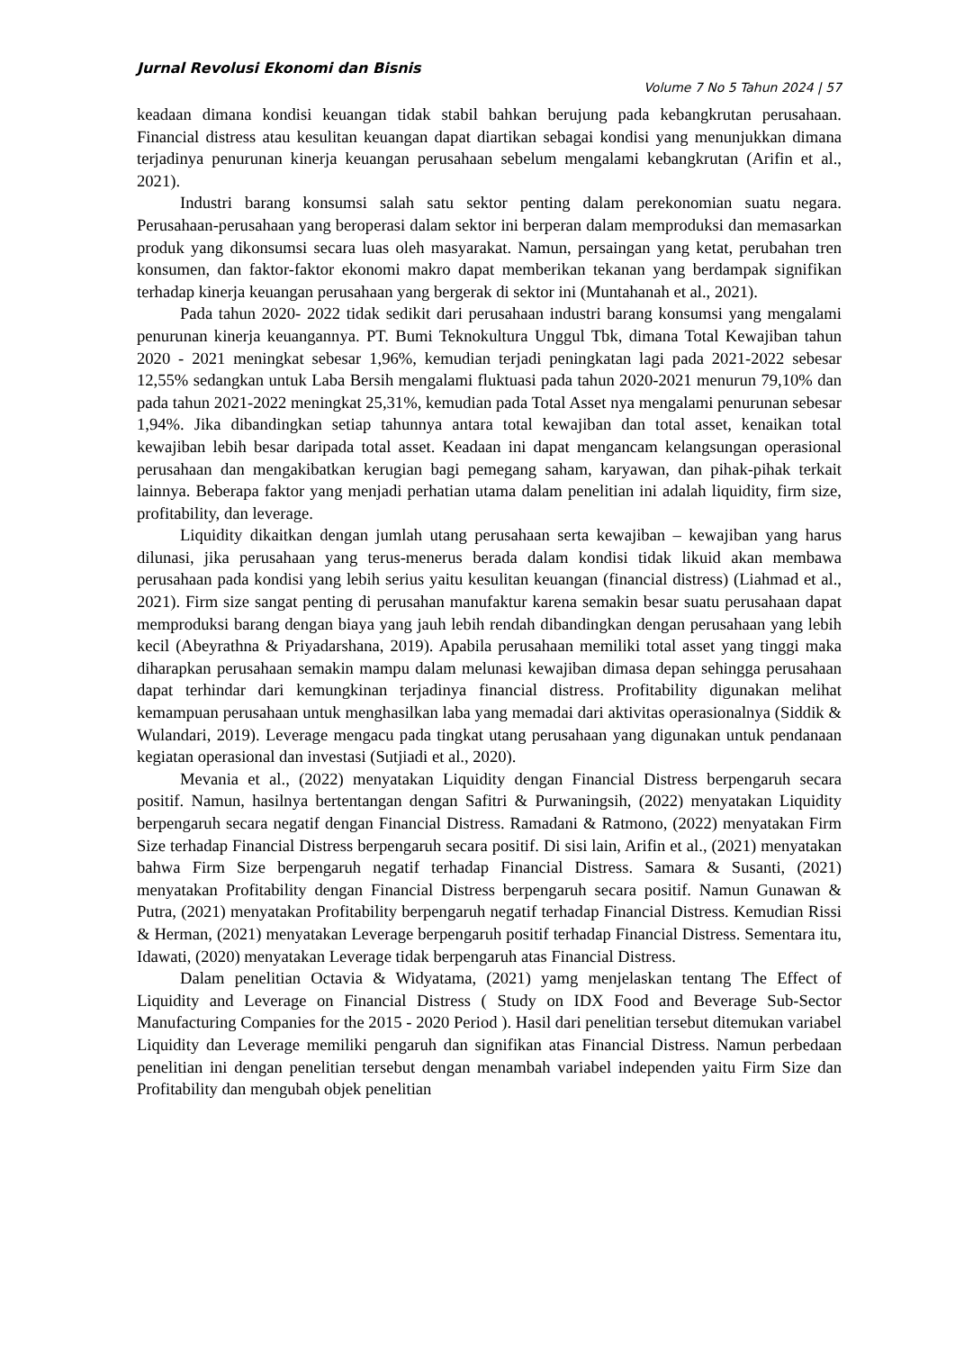Jurnal Revolusi Ekonomi dan Bisnis
Volume 7 No 5 Tahun 2024 | 57
keadaan dimana kondisi keuangan tidak stabil bahkan berujung pada kebangkrutan perusahaan. Financial distress atau kesulitan keuangan dapat diartikan sebagai kondisi yang menunjukkan dimana terjadinya penurunan kinerja keuangan perusahaan sebelum mengalami kebangkrutan (Arifin et al., 2021).
Industri barang konsumsi salah satu sektor penting dalam perekonomian suatu negara. Perusahaan-perusahaan yang beroperasi dalam sektor ini berperan dalam memproduksi dan memasarkan produk yang dikonsumsi secara luas oleh masyarakat. Namun, persaingan yang ketat, perubahan tren konsumen, dan faktor-faktor ekonomi makro dapat memberikan tekanan yang berdampak signifikan terhadap kinerja keuangan perusahaan yang bergerak di sektor ini (Muntahanah et al., 2021).
Pada tahun 2020- 2022 tidak sedikit dari perusahaan industri barang konsumsi yang mengalami penurunan kinerja keuangannya. PT. Bumi Teknokultura Unggul Tbk, dimana Total Kewajiban tahun 2020 - 2021 meningkat sebesar 1,96%, kemudian terjadi peningkatan lagi pada 2021-2022 sebesar 12,55% sedangkan untuk Laba Bersih mengalami fluktuasi pada tahun 2020-2021 menurun 79,10% dan pada tahun 2021-2022 meningkat 25,31%, kemudian pada Total Asset nya mengalami penurunan sebesar 1,94%. Jika dibandingkan setiap tahunnya antara total kewajiban dan total asset, kenaikan total kewajiban lebih besar daripada total asset. Keadaan ini dapat mengancam kelangsungan operasional perusahaan dan mengakibatkan kerugian bagi pemegang saham, karyawan, dan pihak-pihak terkait lainnya. Beberapa faktor yang menjadi perhatian utama dalam penelitian ini adalah liquidity, firm size, profitability, dan leverage.
Liquidity dikaitkan dengan jumlah utang perusahaan serta kewajiban – kewajiban yang harus dilunasi, jika perusahaan yang terus-menerus berada dalam kondisi tidak likuid akan membawa perusahaan pada kondisi yang lebih serius yaitu kesulitan keuangan (financial distress) (Liahmad et al., 2021). Firm size sangat penting di perusahan manufaktur karena semakin besar suatu perusahaan dapat memproduksi barang dengan biaya yang jauh lebih rendah dibandingkan dengan perusahaan yang lebih kecil (Abeyrathna & Priyadarshana, 2019). Apabila perusahaan memiliki total asset yang tinggi maka diharapkan perusahaan semakin mampu dalam melunasi kewajiban dimasa depan sehingga perusahaan dapat terhindar dari kemungkinan terjadinya financial distress. Profitability digunakan melihat kemampuan perusahaan untuk menghasilkan laba yang memadai dari aktivitas operasionalnya (Siddik & Wulandari, 2019). Leverage mengacu pada tingkat utang perusahaan yang digunakan untuk pendanaan kegiatan operasional dan investasi (Sutjiadi et al., 2020).
Mevania et al., (2022) menyatakan Liquidity dengan Financial Distress berpengaruh secara positif. Namun, hasilnya bertentangan dengan Safitri & Purwaningsih, (2022) menyatakan Liquidity berpengaruh secara negatif dengan Financial Distress. Ramadani & Ratmono, (2022) menyatakan Firm Size terhadap Financial Distress berpengaruh secara positif. Di sisi lain, Arifin et al., (2021) menyatakan bahwa Firm Size berpengaruh negatif terhadap Financial Distress. Samara & Susanti, (2021) menyatakan Profitability dengan Financial Distress berpengaruh secara positif. Namun Gunawan & Putra, (2021) menyatakan Profitability berpengaruh negatif terhadap Financial Distress. Kemudian Rissi & Herman, (2021) menyatakan Leverage berpengaruh positif terhadap Financial Distress. Sementara itu, Idawati, (2020) menyatakan Leverage tidak berpengaruh atas Financial Distress.
Dalam penelitian Octavia & Widyatama, (2021) yamg menjelaskan tentang The Effect of Liquidity and Leverage on Financial Distress ( Study on IDX Food and Beverage Sub-Sector Manufacturing Companies for the 2015 - 2020 Period ). Hasil dari penelitian tersebut ditemukan variabel Liquidity dan Leverage memiliki pengaruh dan signifikan atas Financial Distress. Namun perbedaan penelitian ini dengan penelitian tersebut dengan menambah variabel independen yaitu Firm Size dan Profitability dan mengubah objek penelitian